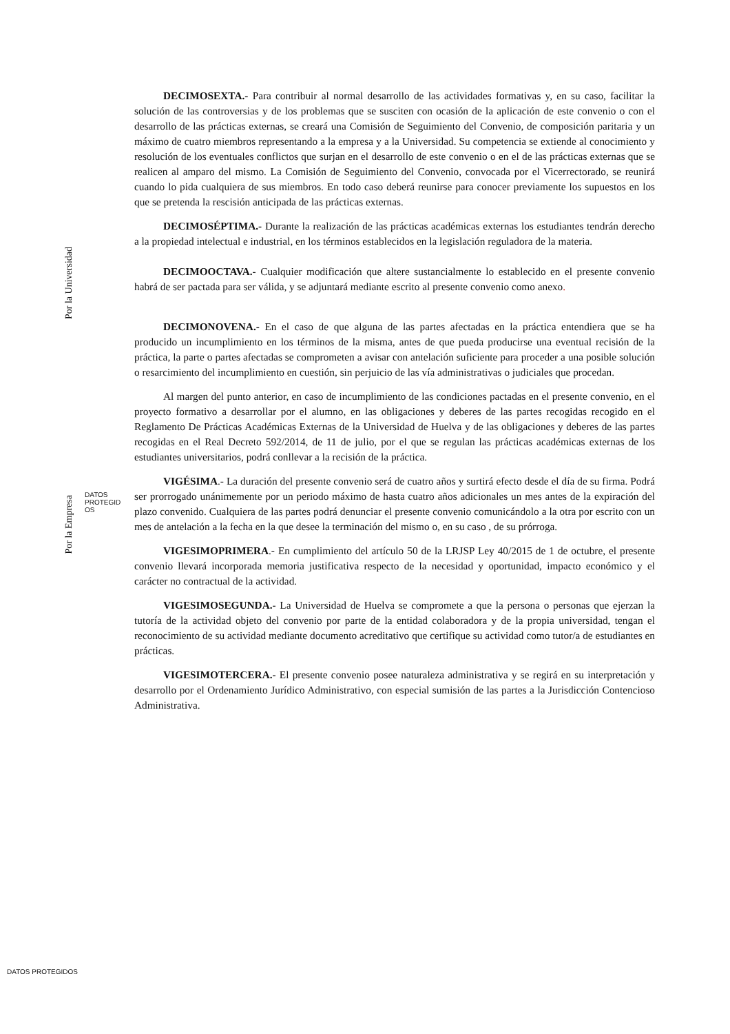DECIMOSEXTA.- Para contribuir al normal desarrollo de las actividades formativas y, en su caso, facilitar la solución de las controversias y de los problemas que se susciten con ocasión de la aplicación de este convenio o con el desarrollo de las prácticas externas, se creará una Comisión de Seguimiento del Convenio, de composición paritaria y un máximo de cuatro miembros representando a la empresa y a la Universidad. Su competencia se extiende al conocimiento y resolución de los eventuales conflictos que surjan en el desarrollo de este convenio o en el de las prácticas externas que se realicen al amparo del mismo. La Comisión de Seguimiento del Convenio, convocada por el Vicerrectorado, se reunirá cuando lo pida cualquiera de sus miembros. En todo caso deberá reunirse para conocer previamente los supuestos en los que se pretenda la rescisión anticipada de las prácticas externas.
DECIMOSÉPTIMA.- Durante la realización de las prácticas académicas externas los estudiantes tendrán derecho a la propiedad intelectual e industrial, en los términos establecidos en la legislación reguladora de la materia.
DECIMOOCTAVA.- Cualquier modificación que altere sustancialmente lo establecido en el presente convenio habrá de ser pactada para ser válida, y se adjuntará mediante escrito al presente convenio como anexo.
DECIMONOVENA.- En el caso de que alguna de las partes afectadas en la práctica entendiera que se ha producido un incumplimiento en los términos de la misma, antes de que pueda producirse una eventual recisión de la práctica, la parte o partes afectadas se comprometen a avisar con antelación suficiente para proceder a una posible solución o resarcimiento del incumplimiento en cuestión, sin perjuicio de las vía administrativas o judiciales que procedan.
Al margen del punto anterior, en caso de incumplimiento de las condiciones pactadas en el presente convenio, en el proyecto formativo a desarrollar por el alumno, en las obligaciones y deberes de las partes recogidas recogido en el Reglamento De Prácticas Académicas Externas de la Universidad de Huelva y de las obligaciones y deberes de las partes recogidas en el Real Decreto 592/2014, de 11 de julio, por el que se regulan las prácticas académicas externas de los estudiantes universitarios, podrá conllevar a la recisión de la práctica.
VIGÉSIMA.- La duración del presente convenio será de cuatro años y surtirá efecto desde el día de su firma. Podrá ser prorrogado unánimemente por un periodo máximo de hasta cuatro años adicionales un mes antes de la expiración del plazo convenido. Cualquiera de las partes podrá denunciar el presente convenio comunicándolo a la otra por escrito con un mes de antelación a la fecha en la que desee la terminación del mismo o, en su caso , de su prórroga.
VIGESIMOPRIMERA.- En cumplimiento del artículo 50 de la LRJSP Ley 40/2015 de 1 de octubre, el presente convenio llevará incorporada memoria justificativa respecto de la necesidad y oportunidad, impacto económico y el carácter no contractual de la actividad.
VIGESIMOSEGUNDA.- La Universidad de Huelva se compromete a que la persona o personas que ejerzan la tutoría de la actividad objeto del convenio por parte de la entidad colaboradora y de la propia universidad, tengan el reconocimiento de su actividad mediante documento acreditativo que certifique su actividad como tutor/a de estudiantes en prácticas.
VIGESIMOTERCERA.- El presente convenio posee naturaleza administrativa y se regirá en su interpretación y desarrollo por el Ordenamiento Jurídico Administrativo, con especial sumisión de las partes a la Jurisdicción Contencioso Administrativa.
Por la Universidad
DATOS
PROTEGID
OS
Por la Empresa
DATOS PROTEGIDOS